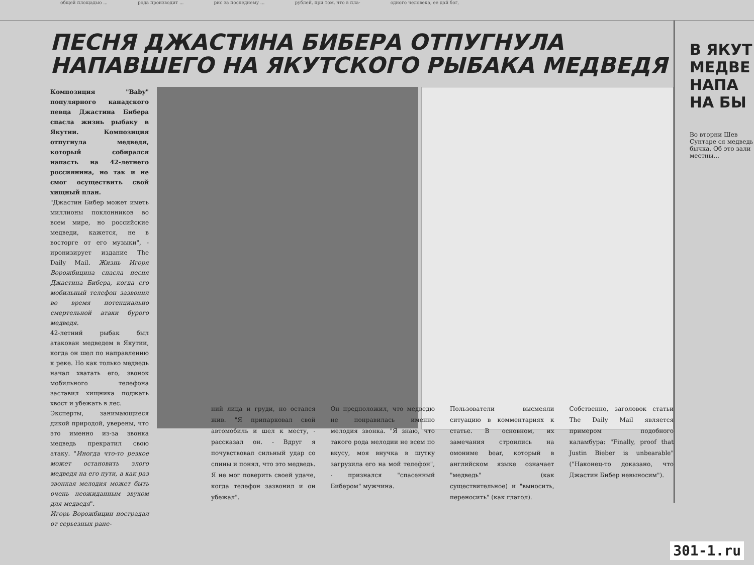общей площадью ... рода производит ... рис за последнему ... рублей, при том, что в пла- одного человека, ее дай бог,
ПЕСНЯ ДЖАСТИНА БИБЕРА ОТПУГНУЛА
НАПАВШЕГО НА ЯКУТСКОГО РЫБАКА МЕДВЕДЯ
Композиция "Baby" популярного канадского певца Джастина Бибера спасла жизнь рыбаку в Якутии. Композиция отпугнула медведя, который собирался напасть на 42-летнего россиянина, но так и не смог осуществить свой хищный план.
"Джастин Бибер может иметь миллионы поклонников во всем мире, но российские медведи, кажется, не в восторге от его музыки", - иронизирует издание The Daily Mail. Жизнь Игоря Ворожбицина спасла песня Джастина Бибера, когда его мобильный телефон зазвонил во время потенциально смертельной атаки бурого медведя.
42-летний рыбак был атакован медведем в Якутии, когда он шел по направлению к реке. Но как только медведь начал хватать его, звонок мобильного телефона заставил хищника поджать хвост и убежать в лес.
Эксперты, занимающиеся дикой природой, уверены, что это именно из-за звонка медведь прекратил свою атаку. "Иногда что-то резкое может остановить злого медведя на его пути, а как раз звонкая мелодия может быть очень неожиданным звуком для медведя".
Игорь Ворожбицин пострадал от серьезных ране-
ний лица и груди, но остался жив. "Я припарковал свой автомобиль и шел к месту, - рассказал он. - Вдруг я почувствовал сильный удар со спины и понял, что это медведь. Я не мог поверить своей удаче, когда телефон зазвонил и он убежал".
Он предположил, что медведю не понравилась именно мелодия звонка. "Я знаю, что такого рода мелодии не всем по вкусу, моя внучка в шутку загрузила его на мой телефон", - признался "спасенный Бибером" мужчина.
Пользователи высмеяли ситуацию в комментариях к статье. В основном, их замечания строились на омониме bear, который в английском языке означает "медведь" (как существительное) и "выносить, переносить" (как глагол).
Собственно, заголовок статьи The Daily Mail является примером подобного каламбура: "Finally, proof that Justin Bieber is unbearable" ("Наконец-то доказано, что Джастин Бибер невыносим").
В ЯКУТ МЕДВЕ НАПА НА БЫ
Во вторни Шев Сунтаре ся медведь бычка. Об это зали местны...
301-1.ru